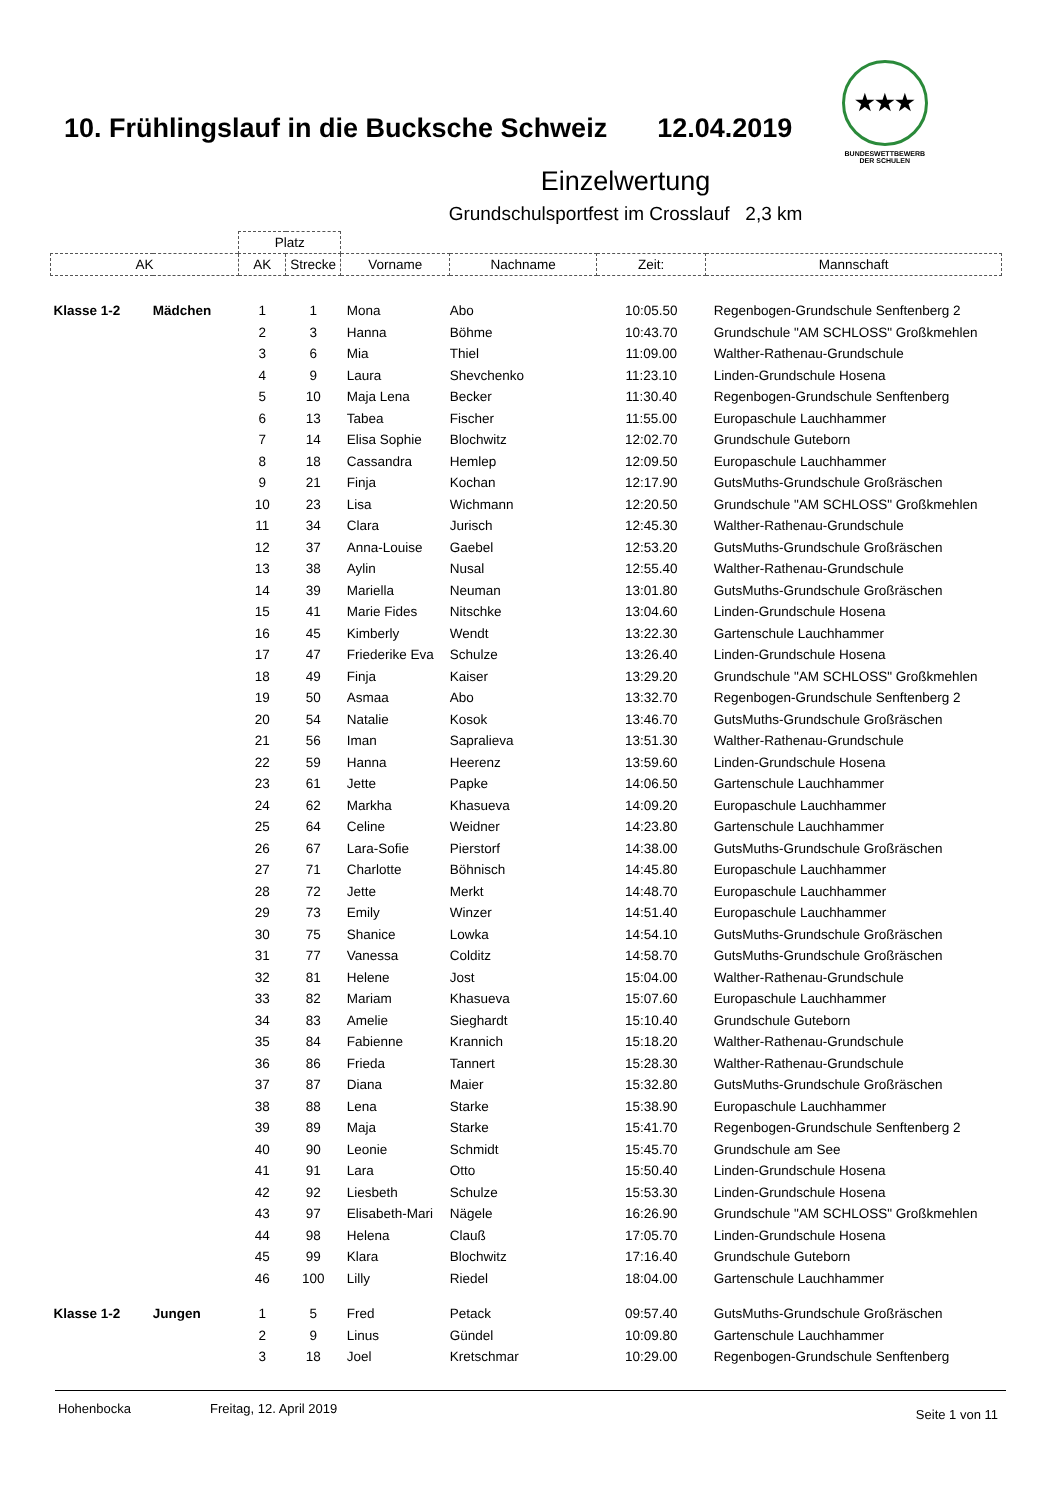10. Frühlingslauf in die Bucksche Schweiz
12.04.2019
★★★
BUNDESWETTBEWERB
DER SCHULEN
Einzelwertung
Grundschulsportfest im Crosslauf 2,3 km
| | | Platz | | | | | |
| --- | --- | --- | --- | --- | --- | --- | --- |
| AK | | AK | Strecke | Vorname | Nachname | Zeit: | Mannschaft |
| Klasse 1-2 | Mädchen | 1 | 1 | Mona | Abo | 10:05.50 | Regenbogen-Grundschule Senftenberg 2 |
| | | 2 | 3 | Hanna | Böhme | 10:43.70 | Grundschule "AM SCHLOSS" Großkmehlen |
| | | 3 | 6 | Mia | Thiel | 11:09.00 | Walther-Rathenau-Grundschule |
| | | 4 | 9 | Laura | Shevchenko | 11:23.10 | Linden-Grundschule Hosena |
| | | 5 | 10 | Maja Lena | Becker | 11:30.40 | Regenbogen-Grundschule Senftenberg |
| | | 6 | 13 | Tabea | Fischer | 11:55.00 | Europaschule Lauchhammer |
| | | 7 | 14 | Elisa Sophie | Blochwitz | 12:02.70 | Grundschule Guteborn |
| | | 8 | 18 | Cassandra | Hemlep | 12:09.50 | Europaschule Lauchhammer |
| | | 9 | 21 | Finja | Kochan | 12:17.90 | GutsMuths-Grundschule Großräschen |
| | | 10 | 23 | Lisa | Wichmann | 12:20.50 | Grundschule "AM SCHLOSS" Großkmehlen |
| | | 11 | 34 | Clara | Jurisch | 12:45.30 | Walther-Rathenau-Grundschule |
| | | 12 | 37 | Anna-Louise | Gaebel | 12:53.20 | GutsMuths-Grundschule Großräschen |
| | | 13 | 38 | Aylin | Nusal | 12:55.40 | Walther-Rathenau-Grundschule |
| | | 14 | 39 | Mariella | Neuman | 13:01.80 | GutsMuths-Grundschule Großräschen |
| | | 15 | 41 | Marie Fides | Nitschke | 13:04.60 | Linden-Grundschule Hosena |
| | | 16 | 45 | Kimberly | Wendt | 13:22.30 | Gartenschule Lauchhammer |
| | | 17 | 47 | Friederike Eva | Schulze | 13:26.40 | Linden-Grundschule Hosena |
| | | 18 | 49 | Finja | Kaiser | 13:29.20 | Grundschule "AM SCHLOSS" Großkmehlen |
| | | 19 | 50 | Asmaa | Abo | 13:32.70 | Regenbogen-Grundschule Senftenberg 2 |
| | | 20 | 54 | Natalie | Kosok | 13:46.70 | GutsMuths-Grundschule Großräschen |
| | | 21 | 56 | Iman | Sapralieva | 13:51.30 | Walther-Rathenau-Grundschule |
| | | 22 | 59 | Hanna | Heerenz | 13:59.60 | Linden-Grundschule Hosena |
| | | 23 | 61 | Jette | Papke | 14:06.50 | Gartenschule Lauchhammer |
| | | 24 | 62 | Markha | Khasueva | 14:09.20 | Europaschule Lauchhammer |
| | | 25 | 64 | Celine | Weidner | 14:23.80 | Gartenschule Lauchhammer |
| | | 26 | 67 | Lara-Sofie | Pierstorf | 14:38.00 | GutsMuths-Grundschule Großräschen |
| | | 27 | 71 | Charlotte | Böhnisch | 14:45.80 | Europaschule Lauchhammer |
| | | 28 | 72 | Jette | Merkt | 14:48.70 | Europaschule Lauchhammer |
| | | 29 | 73 | Emily | Winzer | 14:51.40 | Europaschule Lauchhammer |
| | | 30 | 75 | Shanice | Lowka | 14:54.10 | GutsMuths-Grundschule Großräschen |
| | | 31 | 77 | Vanessa | Colditz | 14:58.70 | GutsMuths-Grundschule Großräschen |
| | | 32 | 81 | Helene | Jost | 15:04.00 | Walther-Rathenau-Grundschule |
| | | 33 | 82 | Mariam | Khasueva | 15:07.60 | Europaschule Lauchhammer |
| | | 34 | 83 | Amelie | Sieghardt | 15:10.40 | Grundschule Guteborn |
| | | 35 | 84 | Fabienne | Krannich | 15:18.20 | Walther-Rathenau-Grundschule |
| | | 36 | 86 | Frieda | Tannert | 15:28.30 | Walther-Rathenau-Grundschule |
| | | 37 | 87 | Diana | Maier | 15:32.80 | GutsMuths-Grundschule Großräschen |
| | | 38 | 88 | Lena | Starke | 15:38.90 | Europaschule Lauchhammer |
| | | 39 | 89 | Maja | Starke | 15:41.70 | Regenbogen-Grundschule Senftenberg 2 |
| | | 40 | 90 | Leonie | Schmidt | 15:45.70 | Grundschule am See |
| | | 41 | 91 | Lara | Otto | 15:50.40 | Linden-Grundschule Hosena |
| | | 42 | 92 | Liesbeth | Schulze | 15:53.30 | Linden-Grundschule Hosena |
| | | 43 | 97 | Elisabeth-Mari | Nägele | 16:26.90 | Grundschule "AM SCHLOSS" Großkmehlen |
| | | 44 | 98 | Helena | Clauß | 17:05.70 | Linden-Grundschule Hosena |
| | | 45 | 99 | Klara | Blochwitz | 17:16.40 | Grundschule Guteborn |
| | | 46 | 100 | Lilly | Riedel | 18:04.00 | Gartenschule Lauchhammer |
| Klasse 1-2 | Jungen | 1 | 5 | Fred | Petack | 09:57.40 | GutsMuths-Grundschule Großräschen |
| | | 2 | 9 | Linus | Gündel | 10:09.80 | Gartenschule Lauchhammer |
| | | 3 | 18 | Joel | Kretschmar | 10:29.00 | Regenbogen-Grundschule Senftenberg |
Hohenbocka Freitag, 12. April 2019
Seite 1 von 11